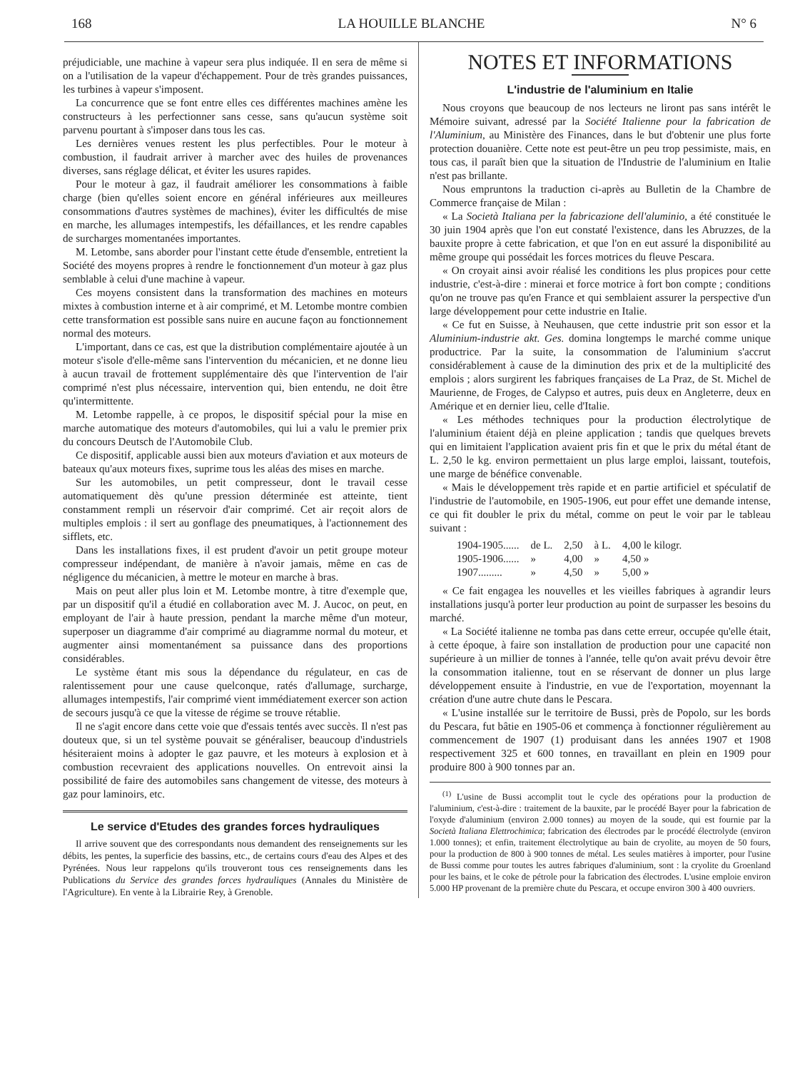168 LA HOUILLE BLANCHE N° 6
préjudiciable, une machine à vapeur sera plus indiquée. Il en sera de même si on a l'utilisation de la vapeur d'échappement. Pour de très grandes puissances, les turbines à vapeur s'imposent.
La concurrence que se font entre elles ces différentes machines amène les constructeurs à les perfectionner sans cesse, sans qu'aucun système soit parvenu pourtant à s'imposer dans tous les cas.
Les dernières venues restent les plus perfectibles. Pour le moteur à combustion, il faudrait arriver à marcher avec des huiles de provenances diverses, sans réglage délicat, et éviter les usures rapides.
Pour le moteur à gaz, il faudrait améliorer les consommations à faible charge (bien qu'elles soient encore en général inférieures aux meilleures consommations d'autres systèmes de machines), éviter les difficultés de mise en marche, les allumages intempestifs, les défaillances, et les rendre capables de surcharges momentanées importantes.
M. Letombe, sans aborder pour l'instant cette étude d'ensemble, entretient la Société des moyens propres à rendre le fonctionnement d'un moteur à gaz plus semblable à celui d'une machine à vapeur.
Ces moyens consistent dans la transformation des machines en moteurs mixtes à combustion interne et à air comprimé, et M. Letombe montre combien cette transformation est possible sans nuire en aucune façon au fonctionnement normal des moteurs.
L'important, dans ce cas, est que la distribution complémentaire ajoutée à un moteur s'isole d'elle-même sans l'intervention du mécanicien, et ne donne lieu à aucun travail de frottement supplémentaire dès que l'intervention de l'air comprimé n'est plus nécessaire, intervention qui, bien entendu, ne doit être qu'intermittente.
M. Letombe rappelle, à ce propos, le dispositif spécial pour la mise en marche automatique des moteurs d'automobiles, qui lui a valu le premier prix du concours Deutsch de l'Automobile Club.
Ce dispositif, applicable aussi bien aux moteurs d'aviation et aux moteurs de bateaux qu'aux moteurs fixes, suprime tous les aléas des mises en marche.
Sur les automobiles, un petit compresseur, dont le travail cesse automatiquement dès qu'une pression déterminée est atteinte, tient constamment rempli un réservoir d'air comprimé. Cet air reçoit alors de multiples emplois : il sert au gonflage des pneumatiques, à l'actionnement des sifflets, etc.
Dans les installations fixes, il est prudent d'avoir un petit groupe moteur compresseur indépendant, de manière à n'avoir jamais, même en cas de négligence du mécanicien, à mettre le moteur en marche à bras.
Mais on peut aller plus loin et M. Letombe montre, à titre d'exemple que, par un dispositif qu'il a étudié en collaboration avec M. J. Aucoc, on peut, en employant de l'air à haute pression, pendant la marche même d'un moteur, superposer un diagramme d'air comprimé au diagramme normal du moteur, et augmenter ainsi momentanément sa puissance dans des proportions considérables.
Le système étant mis sous la dépendance du régulateur, en cas de ralentissement pour une cause quelconque, ratés d'allumage, surcharge, allumages intempestifs, l'air comprimé vient immédiatement exercer son action de secours jusqu'à ce que la vitesse de régime se trouve rétablie.
Il ne s'agit encore dans cette voie que d'essais tentés avec succès. Il n'est pas douteux que, si un tel système pouvait se généraliser, beaucoup d'industriels hésiteraient moins à adopter le gaz pauvre, et les moteurs à explosion et à combustion recevraient des applications nouvelles. On entrevoit ainsi la possibilité de faire des automobiles sans changement de vitesse, des moteurs à gaz pour laminoirs, etc.
Le service d'Etudes des grandes forces hydrauliques
Il arrive souvent que des correspondants nous demandent des renseignements sur les débits, les pentes, la superficie des bassins, etc., de certains cours d'eau des Alpes et des Pyrénées. Nous leur rappelons qu'ils trouveront tous ces renseignements dans les Publications du Service des grandes forces hydrauliques (Annales du Ministère de l'Agriculture). En vente à la Librairie Rey, à Grenoble.
NOTES ET INFORMATIONS
L'industrie de l'aluminium en Italie
Nous croyons que beaucoup de nos lecteurs ne liront pas sans intérêt le Mémoire suivant, adressé par la Société Italienne pour la fabrication de l'Aluminium, au Ministère des Finances, dans le but d'obtenir une plus forte protection douanière. Cette note est peut-être un peu trop pessimiste, mais, en tous cas, il paraît bien que la situation de l'Industrie de l'aluminium en Italie n'est pas brillante.
Nous empruntons la traduction ci-après au Bulletin de la Chambre de Commerce française de Milan :
« La Società Italiana per la fabricazione dell'aluminio, a été constituée le 30 juin 1904 après que l'on eut constaté l'existence, dans les Abruzzes, de la bauxite propre à cette fabrication, et que l'on en eut assuré la disponibilité au même groupe qui possédait les forces motrices du fleuve Pescara.
« On croyait ainsi avoir réalisé les conditions les plus propices pour cette industrie, c'est-à-dire : minerai et force motrice à fort bon compte ; conditions qu'on ne trouve pas qu'en France et qui semblaient assurer la perspective d'un large développement pour cette industrie en Italie.
« Ce fut en Suisse, à Neuhausen, que cette industrie prit son essor et la Aluminium-industrie akt. Ges. domina longtemps le marché comme unique productrice. Par la suite, la consommation de l'aluminium s'accrut considérablement à cause de la diminution des prix et de la multiplicité des emplois ; alors surgirent les fabriques françaises de La Praz, de St. Michel de Maurienne, de Froges, de Calypso et autres, puis deux en Angleterre, deux en Amérique et en dernier lieu, celle d'Italie.
« Les méthodes techniques pour la production électrolytique de l'aluminium étaient déjà en pleine application ; tandis que quelques brevets qui en limitaient l'application avaient pris fin et que le prix du métal étant de L. 2,50 le kg. environ permettaient un plus large emploi, laissant, toutefois, une marge de bénéfice convenable.
« Mais le développement très rapide et en partie artificiel et spéculatif de l'industrie de l'automobile, en 1905-1906, eut pour effet une demande intense, ce qui fit doubler le prix du métal, comme on peut le voir par le tableau suivant :
| 1904-1905...... | de L. | 2,50 | à L. | 4,00 le kilogr. |
| 1905-1906...... | » | 4,00 | » | 4,50 » |
| 1907......... | » | 4,50 | » | 5,00 » |
« Ce fait engagea les nouvelles et les vieilles fabriques à agrandir leurs installations jusqu'à porter leur production au point de surpasser les besoins du marché.
« La Société italienne ne tomba pas dans cette erreur, occupée qu'elle était, à cette époque, à faire son installation de production pour une capacité non supérieure à un millier de tonnes à l'année, telle qu'on avait prévu devoir être la consommation italienne, tout en se réservant de donner un plus large développement ensuite à l'industrie, en vue de l'exportation, moyennant la création d'une autre chute dans le Pescara.
« L'usine installée sur le territoire de Bussi, près de Popolo, sur les bords du Pescara, fut bâtie en 1905-06 et commença à fonctionner régulièrement au commencement de 1907 (1) produisant dans les années 1907 et 1908 respectivement 325 et 600 tonnes, en travaillant en plein en 1909 pour produire 800 à 900 tonnes par an.
<sup>(1)</sup> L'usine de Bussi accomplit tout le cycle des opérations pour la production de l'aluminium, c'est-à-dire : traitement de la bauxite, par le procédé Bayer pour la fabrication de l'oxyde d'aluminium (environ 2.000 tonnes) au moyen de la soude, qui est fournie par la Società Italiana Elettrochimica; fabrication des électrodes par le procédé électrolyde (environ 1.000 tonnes); et enfin, traitement électrolytique au bain de cryolite, au moyen de 50 fours, pour la production de 800 à 900 tonnes de métal. Les seules matières à importer, pour l'usine de Bussi comme pour toutes les autres fabriques d'aluminium, sont : la cryolite du Groenland pour les bains, et le coke de pétrole pour la fabrication des électrodes. L'usine emploie environ 5.000 HP provenant de la première chute du Pescara, et occupe environ 300 à 400 ouvriers.